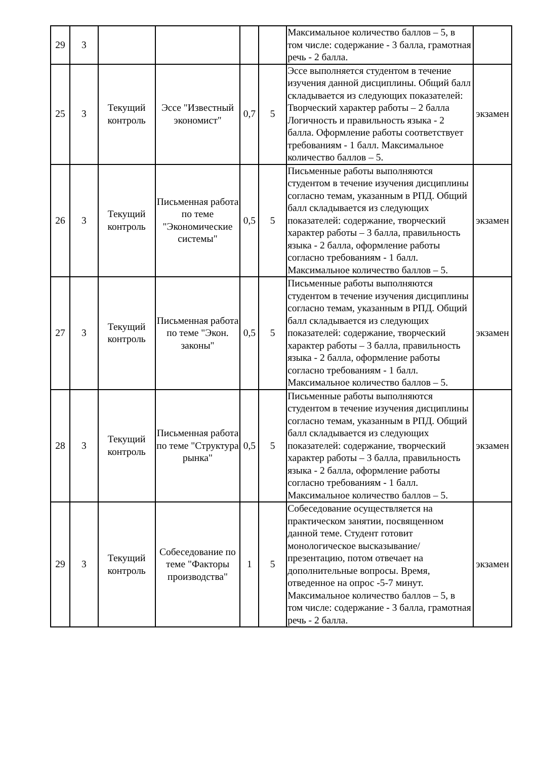| 29 | 3 | | | | | Максимальное количество баллов – 5, в том числе: содержание - 3 балла, грамотная речь - 2 балла. | |
| 25 | 3 | Текущий контроль | Эссе "Известный экономист" | 0,7 | 5 | Эссе выполняется студентом в течение изучения данной дисциплины. Общий балл складывается из следующих показателей: Творческий характер работы – 2 балла Логичность и правильность языка - 2 балла. Оформление работы соответствует требованиям - 1 балл. Максимальное количество баллов – 5. | экзамен |
| 26 | 3 | Текущий контроль | Письменная работа по теме "Экономические системы" | 0,5 | 5 | Письменные работы выполняются студентом в течение изучения дисциплины согласно темам, указанным в РПД. Общий балл складывается из следующих показателей: содержание, творческий характер работы – 3 балла, правильность языка - 2 балла, оформление работы согласно требованиям - 1 балл. Максимальное количество баллов – 5. | экзамен |
| 27 | 3 | Текущий контроль | Письменная работа по теме "Экон. законы" | 0,5 | 5 | Письменные работы выполняются студентом в течение изучения дисциплины согласно темам, указанным в РПД. Общий балл складывается из следующих показателей: содержание, творческий характер работы – 3 балла, правильность языка - 2 балла, оформление работы согласно требованиям - 1 балл. Максимальное количество баллов – 5. | экзамен |
| 28 | 3 | Текущий контроль | Письменная работа по теме "Структура рынка" | 0,5 | 5 | Письменные работы выполняются студентом в течение изучения дисциплины согласно темам, указанным в РПД. Общий балл складывается из следующих показателей: содержание, творческий характер работы – 3 балла, правильность языка - 2 балла, оформление работы согласно требованиям - 1 балл. Максимальное количество баллов – 5. | экзамен |
| 29 | 3 | Текущий контроль | Собеседование по теме "Факторы производства" | 1 | 5 | Собеседование осуществляется на практическом занятии, посвященном данной теме. Студент готовит монологическое высказывание/презентацию, потом отвечает на дополнительные вопросы. Время, отведенное на опрос -5-7 минут. Максимальное количество баллов – 5, в том числе: содержание - 3 балла, грамотная речь - 2 балла. | экзамен |